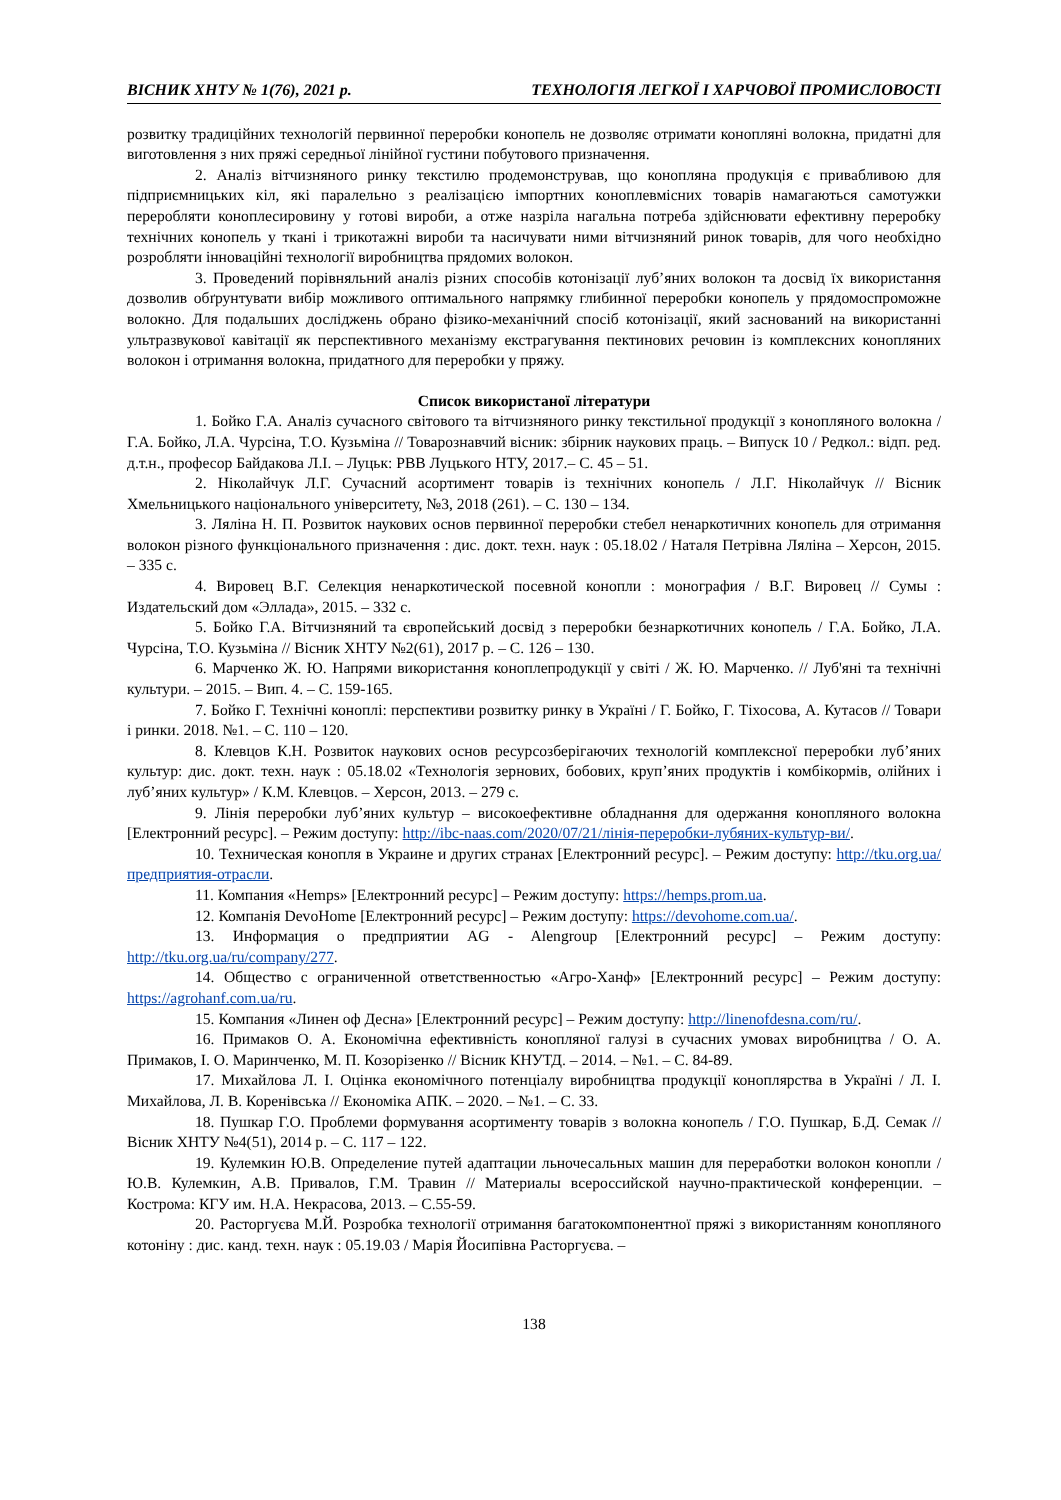ВІСНИК ХНТУ № 1(76), 2021 р. ТЕХНОЛОГІЯ ЛЕГКОЇ І ХАРЧОВОЇ ПРОМИСЛОВОСТІ
розвитку традиційних технологій первинної переробки конопель не дозволяє отримати коноплянi волокна, придатні для виготовлення з них пряжі середньої лінійної густини побутового призначення.
2. Аналіз вітчизняного ринку текстилю продемонстрував, що конопляна продукція є привабливою для підприємницьких кіл, які паралельно з реалізацією імпортних коноплевмісних товарів намагаються самотужки переробляти коноплесировину у готові вироби, а отже назріла нагальна потреба здійснювати ефективну переробку технічних конопель у тканi і трикотажні вироби та насичувати ними вітчизняний ринок товарів, для чого необхідно розробляти інноваційні технології виробництва прядомих волокон.
3. Проведений порівняльний аналіз різних способів котонізації луб’яних волокон та досвід їх використання дозволив обґрунтувати вибір можливого оптимального напрямку глибинної переробки конопель у прядомоспроможне волокно. Для подальших досліджень обрано фізико-механічний спосіб котонізації, який заснований на використанні ультразвукової кавітації як перспективного механізму екстрагування пектинових речовин із комплексних конопляних волокон і отримання волокна, придатного для переробки у пряжу.
Список використаної літератури
1. Бойко Г.А. Аналіз сучасного світового та вітчизняного ринку текстильної продукції з конопляного волокна / Г.А. Бойко, Л.А. Чурсіна, Т.О. Кузьміна // Товарознавчий вісник: збірник наукових праць. – Випуск 10 / Редкол.: відп. ред. д.т.н., професор Байдакова Л.І. – Луцьк: РВВ Луцького НТУ, 2017.– С. 45 – 51.
2. Ніколайчук Л.Г. Сучасний асортимент товарів із технічних конопель / Л.Г. Ніколайчук // Вісник Хмельницького національного університету, №3, 2018 (261). – С. 130 – 134.
3. Ляліна Н. П. Розвиток наукових основ первинної переробки стебел ненаркотичних конопель для отримання волокон різного функціонального призначення : дис. докт. техн. наук : 05.18.02 / Наталя Петрівна Ляліна – Херсон, 2015. – 335 с.
4. Вировец В.Г. Селекция ненаркотической посевной конопли : монография / В.Г. Вировец // Сумы : Издательский дом «Эллада», 2015. – 332 с.
5. Бойко Г.А. Вітчизняний та європейський досвід з переробки безнаркотичних конопель / Г.А. Бойко, Л.А. Чурсіна, Т.О. Кузьміна // Вісник ХНТУ №2(61), 2017 р. – С. 126 – 130.
6. Марченко Ж. Ю. Напрями використання коноплепродукції у світі / Ж. Ю. Марченко. // Луб'яні та технічні культури. – 2015. – Вип. 4. – С. 159-165.
7. Бойко Г. Технічні коноплі: перспективи розвитку ринку в Україні / Г. Бойко, Г. Тіхосова, А. Кутасов // Товари і ринки. 2018. №1. – С. 110 – 120.
8. Клевцов К.Н. Розвиток наукових основ ресурсозберігаючих технологій комплексної переробки луб’яних культур: дис. докт. техн. наук : 05.18.02 «Технологія зернових, бобових, круп’яних продуктів і комбікормів, олійних і луб’яних культур» / К.М. Клевцов. – Херсон, 2013. – 279 с.
9. Лінія переробки луб’яних культур – високоефективне обладнання для одержання конопляного волокна [Електронний ресурс]. – Режим доступу: http://ibc-naas.com/2020/07/21/лінія-переробки-лубяних-культур-ви/.
10. Техническая конопля в Украине и других странах [Електронний ресурс]. – Режим доступу: http://tku.org.ua/предприятия-отрасли.
11. Компания «Hemps» [Електронний ресурс] – Режим доступу: https://hemps.prom.ua.
12. Компанія DevoHome [Електронний ресурс] – Режим доступу: https://devohome.com.ua/.
13. Информация о предприятии AG - Alengroup [Електронний ресурс] – Режим доступу: http://tku.org.ua/ru/company/277.
14. Общество с ограниченной ответственностью «Агро-Ханф» [Електронний ресурс] – Режим доступу: https://agrohanf.com.ua/ru.
15. Компания «Линен оф Десна» [Електронний ресурс] – Режим доступу: http://linenofdesna.com/ru/.
16. Примаков О. А. Економічна ефективність конопляної галузі в сучасних умовах виробництва / О. А. Примаков, І. О. Маринченко, М. П. Козорізенко // Вісник КНУТД. – 2014. – №1. – С. 84-89.
17. Михайлова Л. І. Оцінка економічного потенціалу виробництва продукції коноплярства в Україні / Л. І. Михайлова, Л. В. Коренівська // Економіка АПК. – 2020. – №1. – С. 33.
18. Пушкар Г.О. Проблеми формування асортименту товарів з волокна конопель / Г.О. Пушкар, Б.Д. Семак // Вісник ХНТУ №4(51), 2014 р. – С. 117 – 122.
19. Кулемкин Ю.В. Определение путей адаптации льночесальных машин для переработки волокон конопли / Ю.В. Кулемкин, А.В. Привалов, Г.М. Травин // Материалы всероссийской научно-практической конференции. – Кострома: КГУ им. Н.А. Некрасова, 2013. – С.55-59.
20. Расторгуєва М.Й. Розробка технології отримання багатокомпонентної пряжі з використанням конопляного котоніну : дис. канд. техн. наук : 05.19.03 / Марія Йосипівна Расторгуєва. –
138